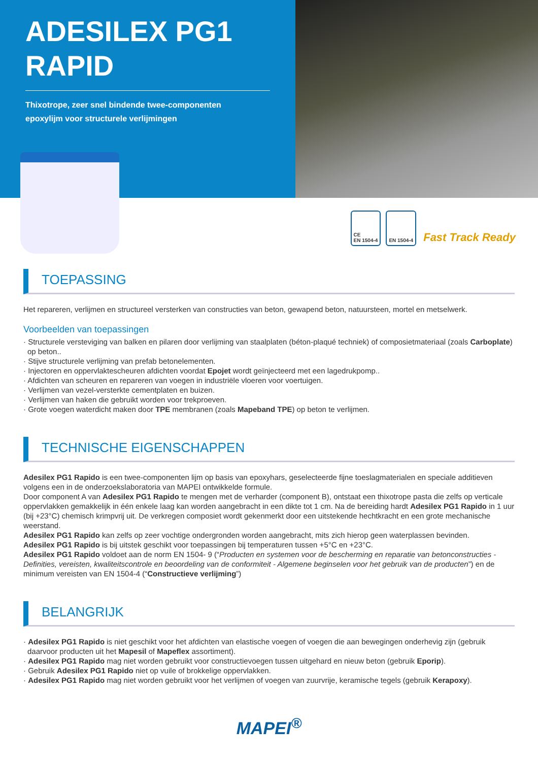ADESILEX PG1
RAPID
Thixotrope, zeer snel bindende twee-componenten
epoxylijm voor structurele verlijmingen
CE
EN 1504-4
EN 1504-4 Fast Track Ready
TOEPASSING
Het repareren, verlijmen en structureel versterken van constructies van beton, gewapend beton, natuursteen, mortel en metselwerk.
Voorbeelden van toepassingen
· Structurele versteviging van balken en pilaren door verlijming van staalplaten (béton-plaqué techniek) of composietmateriaal (zoals Carboplate) op beton..
· Stijve structurele verlijming van prefab betonelementen.
· Injectoren en oppervlaktescheuren afdichten voordat Epojet wordt geïnjecteerd met een lagedrukpomp..
· Afdichten van scheuren en repareren van voegen in industriële vloeren voor voertuigen.
· Verlijmen van vezel-versterkte cementplaten en buizen.
· Verlijmen van haken die gebruikt worden voor trekproeven.
· Grote voegen waterdicht maken door TPE membranen (zoals Mapeband TPE) op beton te verlijmen.
TECHNISCHE EIGENSCHAPPEN
Adesilex PG1 Rapido is een twee-componenten lijm op basis van epoxyhars, geselecteerde fijne toeslagmaterialen en speciale additieven volgens een in de onderzoekslaboratoria van MAPEI ontwikkelde formule.
Door component A van Adesilex PG1 Rapido te mengen met de verharder (component B), ontstaat een thixotrope pasta die zelfs op verticale oppervlakken gemakkelijk in één enkele laag kan worden aangebracht in een dikte tot 1 cm. Na de bereiding hardt Adesilex PG1 Rapido in 1 uur (bij +23°C) chemisch krimpvrij uit. De verkregen composiet wordt gekenmerkt door een uitstekende hechtkracht en een grote mechanische weerstand.
Adesilex PG1 Rapido kan zelfs op zeer vochtige ondergronden worden aangebracht, mits zich hierop geen waterplassen bevinden.
Adesilex PG1 Rapido is bij uitstek geschikt voor toepassingen bij temperaturen tussen +5°C en +23°C.
Adesilex PG1 Rapido voldoet aan de norm EN 1504- 9 (“Producten en systemen voor de bescherming en reparatie van betonconstructies - Definities, vereisten, kwaliteitscontrole en beoordeling van de conformiteit - Algemene beginselen voor het gebruik van de producten”) en de minimum vereisten van EN 1504-4 (“Constructieve verlijming”)
BELANGRIJK
· Adesilex PG1 Rapido is niet geschikt voor het afdichten van elastische voegen of voegen die aan bewegingen onderhevig zijn (gebruik daarvoor producten uit het Mapesil of Mapeflex assortiment).
· Adesilex PG1 Rapido mag niet worden gebruikt voor constructievoegen tussen uitgehard en nieuw beton (gebruik Eporip).
· Gebruik Adesilex PG1 Rapido niet op vuile of brokkelige oppervlakken.
· Adesilex PG1 Rapido mag niet worden gebruikt voor het verlijmen of voegen van zuurvrije, keramische tegels (gebruik Kerapoxy).
MAPEI<sup>®</sup>